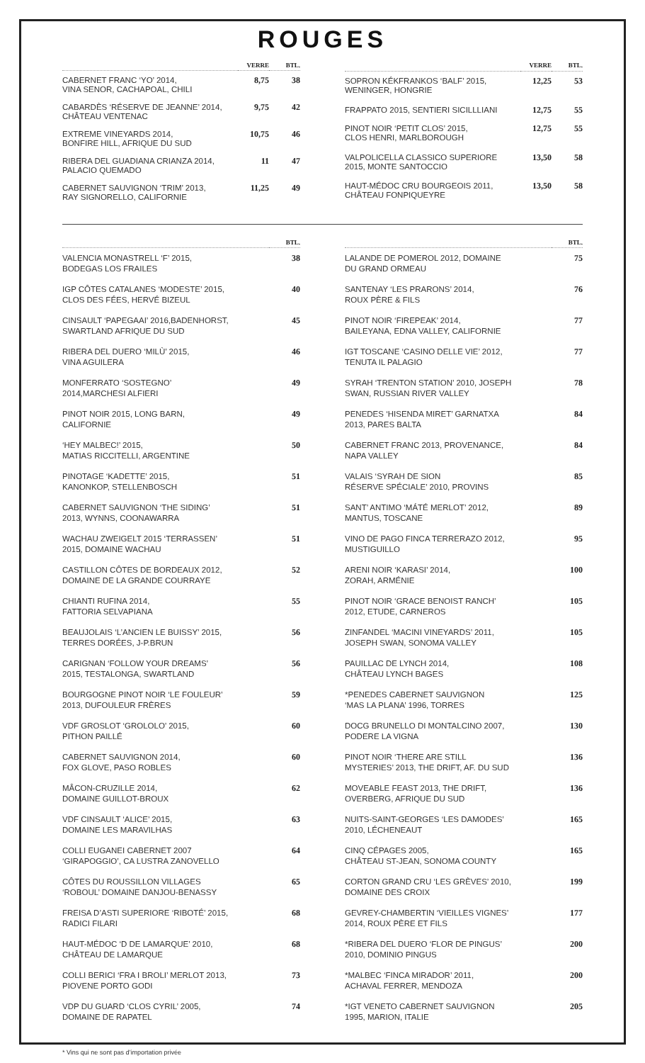ROUGES
| | VERRE | BTL. |
| --- | --- | --- |
| CABERNET FRANC ‘YO’ 2014, VINA SENOR, CACHAPOAL, CHILI | 8,75 | 38 |
| CABARDÈS ‘RÉSERVE DE JEANNE’ 2014, CHÂTEAU VENTENAC | 9,75 | 42 |
| EXTREME VINEYARDS 2014, BONFIRE HILL, AFRIQUE DU SUD | 10,75 | 46 |
| RIBERA DEL GUADIANA CRIANZA 2014, PALACIO QUEMADO | 11 | 47 |
| CABERNET SAUVIGNON ‘TRIM’ 2013, RAY SIGNORELLO, CALIFORNIE | 11,25 | 49 |
| | VERRE | BTL. |
| --- | --- | --- |
| SOPRON KÉKFRANKOS ‘BALF’ 2015, WENINGER, HONGRIE | 12,25 | 53 |
| FRAPPATO 2015, SENTIERI SICILLLIANI | 12,75 | 55 |
| PINOT NOIR ‘PETIT CLOS’ 2015, CLOS HENRI, MARLBOROUGH | 12,75 | 55 |
| VALPOLICELLA CLASSICO SUPERIORE 2015, MONTE SANTOCCIO | 13,50 | 58 |
| HAUT-MÉDOC CRU BOURGEOIS 2011, CHÂTEAU FONPIQUEYRE | 13,50 | 58 |
| | BTL. |
| --- | --- |
| VALENCIA MONASTRELL ‘F’ 2015, BODEGAS LOS FRAILES | 38 |
| IGP CÔTES CATALANES ‘MODESTE’ 2015, CLOS DES FÉES, HERVÉ BIZEUL | 40 |
| CINSAULT ‘PAPEGAAI’ 2016,BADENHORST, SWARTLAND AFRIQUE DU SUD | 45 |
| RIBERA DEL DUERO ‘MILÙ’ 2015, VINA AGUILERA | 46 |
| MONFERRATO ‘SOSTEGNO’ 2014,MARCHESI ALFIERI | 49 |
| PINOT NOIR 2015, LONG BARN, CALIFORNIE | 49 |
| ‘HEY MALBEC!’ 2015, MATIAS RICCITELLI, ARGENTINE | 50 |
| PINOTAGE ‘KADETTE’ 2015, KANONKOP, STELLENBOSCH | 51 |
| CABERNET SAUVIGNON ‘THE SIDING’ 2013, WYNNS, COONAWARRA | 51 |
| WACHAU ZWEIGELT 2015 ‘TERRASSEN’ 2015, DOMAINE WACHAU | 51 |
| CASTILLON CÔTES DE BORDEAUX 2012, DOMAINE DE LA GRANDE COURRAYE | 52 |
| CHIANTI RUFINA 2014, FATTORIA SELVAPIANA | 55 |
| BEAUJOLAIS ‘L’ANCIEN LE BUISSY’ 2015, TERRES DORÉES, J-P.BRUN | 56 |
| CARIGNAN ‘FOLLOW YOUR DREAMS’ 2015, TESTALONGA, SWARTLAND | 56 |
| BOURGOGNE PINOT NOIR ‘LE FOULEUR’ 2013, DUFOULEUR FRÈRES | 59 |
| VDF GROSLOT ‘GROLOLO’ 2015, PITHON PAILLÉ | 60 |
| CABERNET SAUVIGNON 2014, FOX GLOVE, PASO ROBLES | 60 |
| MÂCON-CRUZILLE 2014, DOMAINE GUILLOT-BROUX | 62 |
| VDF CINSAULT ‘ALICE’ 2015, DOMAINE LES MARAVILHAS | 63 |
| COLLI EUGANEI CABERNET 2007 ‘GIRAPOGGIO’, CA LUSTRA ZANOVELLO | 64 |
| CÔTES DU ROUSSILLON VILLAGES ‘ROBOUL’ DOMAINE DANJOU-BENASSY | 65 |
| FREISA D’ASTI SUPERIORE ‘RIBOTÉ’ 2015, RADICI FILARI | 68 |
| HAUT-MÉDOC ‘D DE LAMARQUE’ 2010, CHÂTEAU DE LAMARQUE | 68 |
| COLLI BERICI ‘FRA I BROLI’ MERLOT 2013, PIOVENE PORTO GODI | 73 |
| VDP DU GUARD ‘CLOS CYRIL’ 2005, DOMAINE DE RAPATEL | 74 |
| | BTL. |
| --- | --- |
| LALANDE DE POMEROL 2012, DOMAINE DU GRAND ORMEAU | 75 |
| SANTENAY ‘LES PRARONS’ 2014, ROUX PÈRE & FILS | 76 |
| PINOT NOIR ‘FIREPEAK’ 2014, BAILEYANA, EDNA VALLEY, CALIFORNIE | 77 |
| IGT TOSCANE ‘CASINO DELLE VIE’ 2012, TENUTA IL PALAGIO | 77 |
| SYRAH ‘TRENTON STATION’ 2010, JOSEPH SWAN, RUSSIAN RIVER VALLEY | 78 |
| PENEDES ‘HISENDA MIRET’ GARNATXA 2013, PARES BALTA | 84 |
| CABERNET FRANC 2013, PROVENANCE, NAPA VALLEY | 84 |
| VALAIS ‘SYRAH DE SION RÉSERVE SPÉCIALE’ 2010, PROVINS | 85 |
| SANT’ ANTIMO ‘MÁTÉ MERLOT’ 2012, MANTUS, TOSCANE | 89 |
| VINO DE PAGO FINCA TERRERAZO 2012, MUSTIGUILLO | 95 |
| ARENI NOIR ‘KARASI’ 2014, ZORAH, ARMÉNIE | 100 |
| PINOT NOIR ‘GRACE BENOIST RANCH’ 2012, ETUDE, CARNEROS | 105 |
| ZINFANDEL ‘MACINI VINEYARDS’ 2011, JOSEPH SWAN, SONOMA VALLEY | 105 |
| PAUILLAC DE LYNCH 2014, CHÂTEAU LYNCH BAGES | 108 |
| *PENEDES CABERNET SAUVIGNON ‘MAS LA PLANA’ 1996, TORRES | 125 |
| DOCG BRUNELLO DI MONTALCINO 2007, PODERE LA VIGNA | 130 |
| PINOT NOIR ‘THERE ARE STILL MYSTERIES’ 2013, THE DRIFT, AF. DU SUD | 136 |
| MOVEABLE FEAST 2013, THE DRIFT, OVERBERG, AFRIQUE DU SUD | 136 |
| NUITS-SAINT-GEORGES ‘LES DAMODES’ 2010, LÉCHENEAUT | 165 |
| CINQ CÉPAGES 2005, CHÂTEAU ST-JEAN, SONOMA COUNTY | 165 |
| CORTON GRAND CRU ‘LES GRÈVES’ 2010, DOMAINE DES CROIX | 199 |
| GEVREY-CHAMBERTIN ‘VIEILLES VIGNES’ 2014, ROUX PÈRE ET FILS | 177 |
| *RIBERA DEL DUERO ‘FLOR DE PINGUS’ 2010, DOMINIO PINGUS | 200 |
| *MALBEC ‘FINCA MIRADOR’ 2011, ACHAVAL FERRER, MENDOZA | 200 |
| *IGT VENETO CABERNET SAUVIGNON 1995, MARION, ITALIE | 205 |
* Vins qui ne sont pas d’importation privée